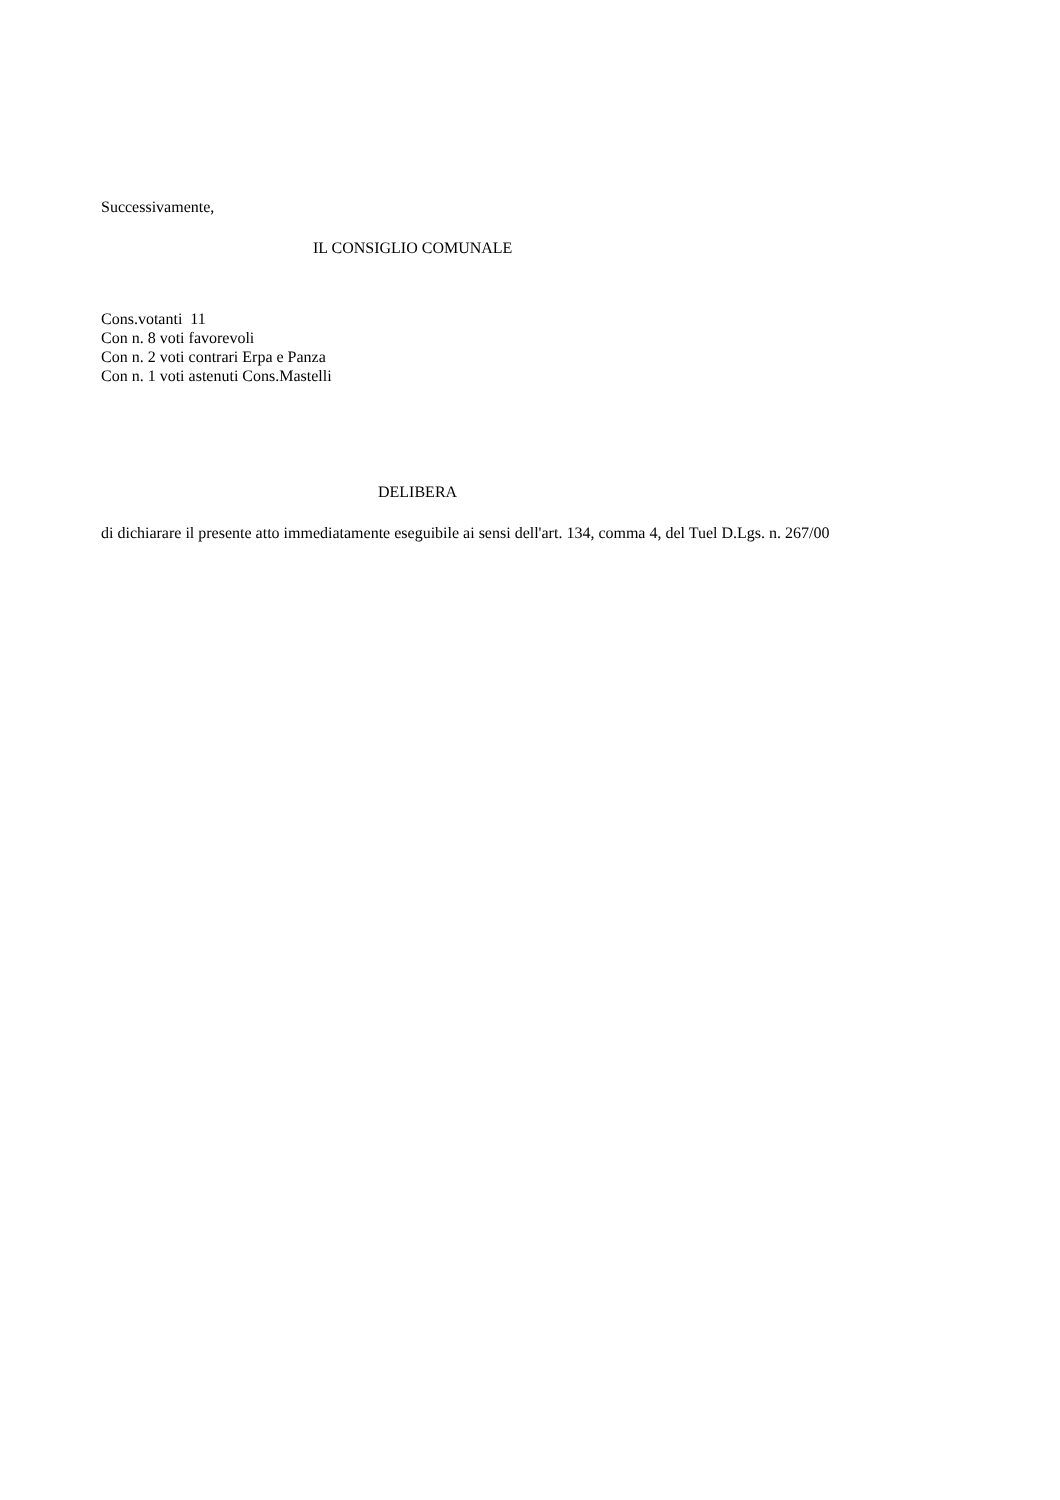Successivamente,
IL CONSIGLIO COMUNALE
Cons.votanti 11
Con n. 8 voti favorevoli
Con n. 2 voti contrari Erpa e Panza
Con n. 1 voti astenuti Cons.Mastelli
DELIBERA
di dichiarare il presente atto immediatamente eseguibile ai sensi dell'art. 134, comma 4, del Tuel D.Lgs. n. 267/00